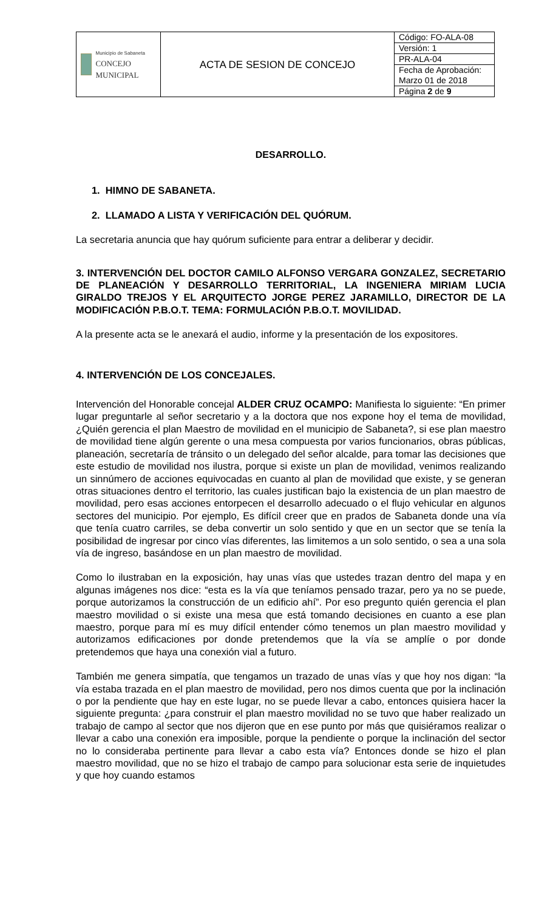| Municipio de Sabaneta CONCEJO MUNICIPAL | ACTA DE SESION DE CONCEJO | Código: FO-ALA-08 |
| | | Versión: 1 |
| | | PR-ALA-04 |
| | | Fecha de Aprobación: Marzo 01 de 2018 |
| | | Página 2 de 9 |
DESARROLLO.
1. HIMNO DE SABANETA.
2. LLAMADO A LISTA Y VERIFICACIÓN DEL QUÓRUM.
La secretaria anuncia que hay quórum suficiente para entrar a deliberar y decidir.
3. INTERVENCIÓN DEL DOCTOR CAMILO ALFONSO VERGARA GONZALEZ, SECRETARIO DE PLANEACIÓN Y DESARROLLO TERRITORIAL, LA INGENIERA MIRIAM LUCIA GIRALDO TREJOS Y EL ARQUITECTO JORGE PEREZ JARAMILLO, DIRECTOR DE LA MODIFICACIÓN P.B.O.T. TEMA: FORMULACIÓN P.B.O.T. MOVILIDAD.
A la presente acta se le anexará el audio, informe y la presentación de los expositores.
4. INTERVENCIÓN DE LOS CONCEJALES.
Intervención del Honorable concejal ALDER CRUZ OCAMPO: Manifiesta lo siguiente: “En primer lugar preguntarle al señor secretario y a la doctora que nos expone hoy el tema de movilidad, ¿Quién gerencia el plan Maestro de movilidad en el municipio de Sabaneta?, si ese plan maestro de movilidad tiene algún gerente o una mesa compuesta por varios funcionarios, obras públicas, planeación, secretaría de tránsito o un delegado del señor alcalde, para tomar las decisiones que este estudio de movilidad nos ilustra, porque si existe un plan de movilidad, venimos realizando un sinnúmero de acciones equivocadas en cuanto al plan de movilidad que existe, y se generan otras situaciones dentro el territorio, las cuales justifican bajo la existencia de un plan maestro de movilidad, pero esas acciones entorpecen el desarrollo adecuado o el flujo vehicular en algunos sectores del municipio. Por ejemplo, Es difícil creer que en prados de Sabaneta donde una vía que tenía cuatro carriles, se deba convertir un solo sentido y que en un sector que se tenía la posibilidad de ingresar por cinco vías diferentes, las limitemos a un solo sentido, o sea a una sola vía de ingreso, basándose en un plan maestro de movilidad.
Como lo ilustraban en la exposición, hay unas vías que ustedes trazan dentro del mapa y en algunas imágenes nos dice: “esta es la vía que teníamos pensado trazar, pero ya no se puede, porque autorizamos la construcción de un edificio ahí”. Por eso pregunto quién gerencia el plan maestro movilidad o si existe una mesa que está tomando decisiones en cuanto a ese plan maestro, porque para mí es muy difícil entender cómo tenemos un plan maestro movilidad y autorizamos edificaciones por donde pretendemos que la vía se amplíe o por donde pretendemos que haya una conexión vial a futuro.
También me genera simpatía, que tengamos un trazado de unas vías y que hoy nos digan: “la vía estaba trazada en el plan maestro de movilidad, pero nos dimos cuenta que por la inclinación o por la pendiente que hay en este lugar, no se puede llevar a cabo, entonces quisiera hacer la siguiente pregunta: ¿para construir el plan maestro movilidad no se tuvo que haber realizado un trabajo de campo al sector que nos dijeron que en ese punto por más que quisiéramos realizar o llevar a cabo una conexión era imposible, porque la pendiente o porque la inclinación del sector no lo consideraba pertinente para llevar a cabo esta vía? Entonces donde se hizo el plan maestro movilidad, que no se hizo el trabajo de campo para solucionar esta serie de inquietudes y que hoy cuando estamos